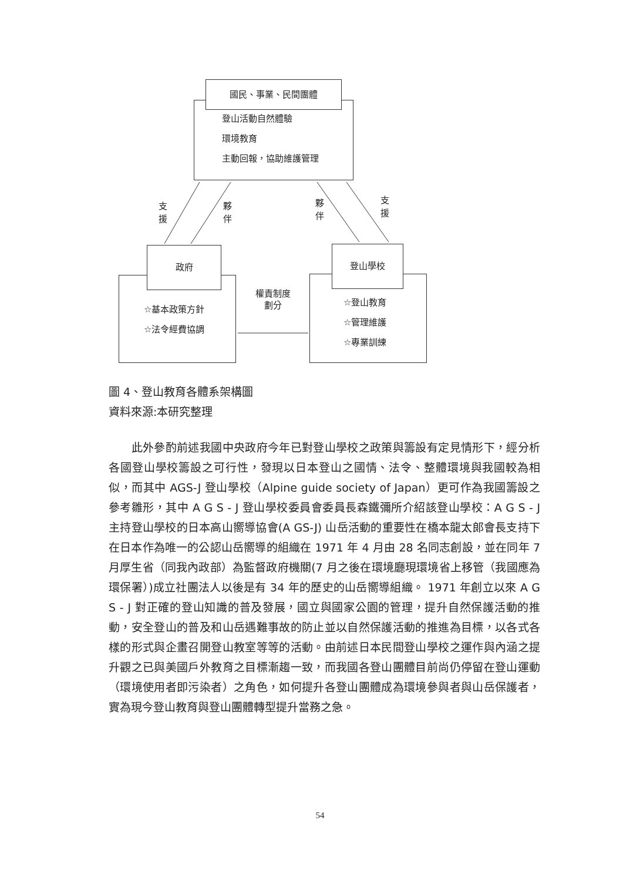國民、事業、民間團體
登山活動自然體驗
環境教育
主動回報，協助維護管理
支
援
夥
伴
夥
伴
支
援
政府
☆基本政策方針
☆法令經費協調
權責制度
劃分
登山學校
☆登山教育
☆管理維護
☆專業訓練
圖 4、登山教育各體系架構圖
資料來源:本研究整理
　　此外參酌前述我國中央政府今年已對登山學校之政策與籌設有定見情形下，經分析各國登山學校籌設之可行性，發現以日本登山之國情、法令、整體環境與我國較為相似，而其中 AGS-J 登山學校（Alpine guide society of Japan）更可作為我國籌設之參考雛形，其中 A G S - J 登山學校委員會委員長森鐵彌所介紹該登山學校：A G S - J 主持登山學校的日本高山嚮導協會(A GS-J) 山岳活動的重要性在橋本龍太郎會長支持下在日本作為唯一的公認山岳嚮導的組織在 1971 年 4 月由 28 名同志創設，並在同年 7 月厚生省（同我內政部）為監督政府機關(7 月之後在環境廳現環境省上移管（我國應為環保署）)成立社團法人以後是有 34 年的歷史的山岳嚮導組織。 1971 年創立以來 A G S - J 對正確的登山知識的普及發展，國立與國家公園的管理，提升自然保護活動的推動，安全登山的普及和山岳遇難事故的防止並以自然保護活動的推進為目標，以各式各樣的形式與企畫召開登山教室等等的活動。由前述日本民間登山學校之運作與內涵之提升觀之已與美國戶外教育之目標漸趨一致，而我國各登山團體目前尚仍停留在登山運動（環境使用者即污染者）之角色，如何提升各登山團體成為環境參與者與山岳保護者，實為現今登山教育與登山團體轉型提升當務之急。
54